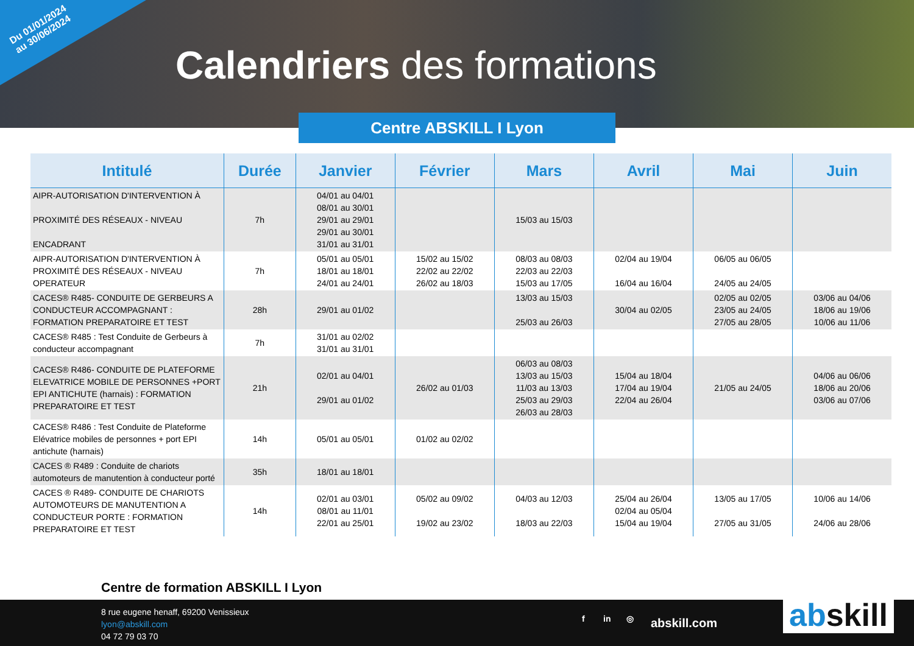Du 01/01/2024
au 30/06/2024
Calendriers des formations
Centre ABSKILL I Lyon
| Intitulé | Durée | Janvier | Février | Mars | Avril | Mai | Juin |
| --- | --- | --- | --- | --- | --- | --- | --- |
| AIPR-AUTORISATION D'INTERVENTION À PROXIMITÉ DES RÉSEAUX - NIVEAU ENCADRANT | 7h | 04/01 au 04/01 08/01 au 30/01 29/01 au 29/01 29/01 au 30/01 31/01 au 31/01 | | 15/03 au 15/03 | | | |
| AIPR-AUTORISATION D'INTERVENTION À PROXIMITÉ DES RÉSEAUX - NIVEAU OPERATEUR | 7h | 05/01 au 05/01 18/01 au 18/01 24/01 au 24/01 | 15/02 au 15/02 22/02 au 22/02 26/02 au 18/03 | 08/03 au 08/03 22/03 au 22/03 15/03 au 17/05 | 02/04 au 19/04 16/04 au 16/04 | 06/05 au 06/05 24/05 au 24/05 | |
| CACES® R485- CONDUITE DE GERBEURS A CONDUCTEUR ACCOMPAGNANT : FORMATION PREPARATOIRE ET TEST | 28h | 29/01 au 01/02 | | 13/03 au 15/03 25/03 au 26/03 | 30/04 au 02/05 | 02/05 au 02/05 23/05 au 24/05 27/05 au 28/05 | 03/06 au 04/06 18/06 au 19/06 10/06 au 11/06 |
| CACES® R485 : Test Conduite de Gerbeurs à conducteur accompagnant | 7h | 31/01 au 02/02 31/01 au 31/01 | | | | | |
| CACES® R486- CONDUITE DE PLATEFORME ELEVATRICE MOBILE DE PERSONNES +PORT EPI ANTICHUTE (harnais) : FORMATION PREPARATOIRE ET TEST | 21h | 02/01 au 04/01 29/01 au 01/02 | 26/02 au 01/03 | 06/03 au 08/03 13/03 au 15/03 11/03 au 13/03 25/03 au 29/03 26/03 au 28/03 | 15/04 au 18/04 17/04 au 19/04 22/04 au 26/04 | 21/05 au 24/05 | 04/06 au 06/06 18/06 au 20/06 03/06 au 07/06 |
| CACES® R486 : Test Conduite de Plateforme Elévatrice mobiles de personnes + port EPI antichute (harnais) | 14h | 05/01 au 05/01 | 01/02 au 02/02 | | | | |
| CACES ® R489 : Conduite de chariots automoteurs de manutention à conducteur porté | 35h | 18/01 au 18/01 | | | | | |
| CACES ® R489- CONDUITE DE CHARIOTS AUTOMOTEURS DE MANUTENTION A CONDUCTEUR PORTE : FORMATION PREPARATOIRE ET TEST | 14h | 02/01 au 03/01 08/01 au 11/01 22/01 au 25/01 | 05/02 au 09/02 19/02 au 23/02 | 04/03 au 12/03 18/03 au 22/03 | 25/04 au 26/04 02/04 au 05/04 15/04 au 19/04 | 13/05 au 17/05 27/05 au 31/05 | 10/06 au 14/06 24/06 au 28/06 |
Centre de formation ABSKILL I Lyon
8 rue eugene henaff, 69200 Venissieux
lyon@abskill.com
04 72 79 03 70
f in ◎ abskill.com abskill